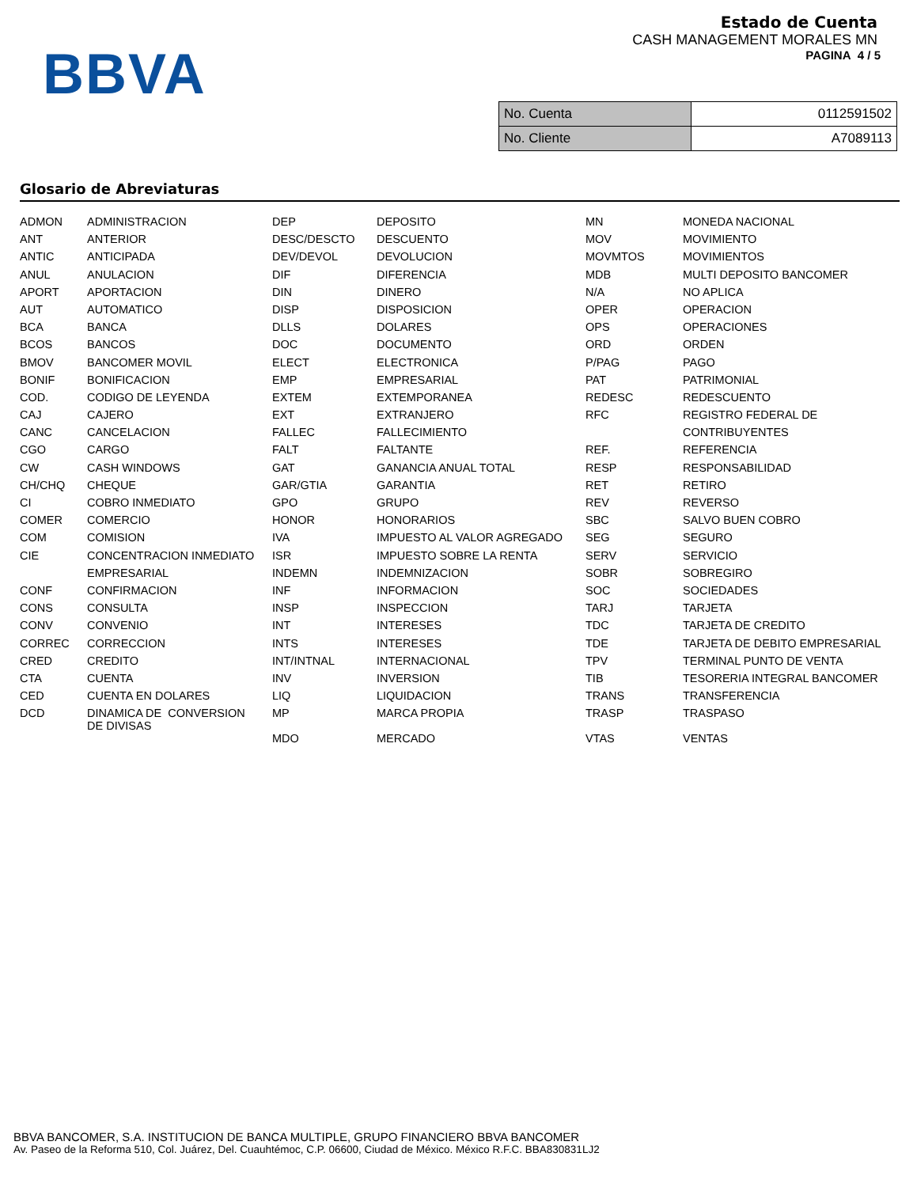BBVA
Estado de Cuenta
CASH MANAGEMENT MORALES MN
PAGINA 4 / 5
| No. Cuenta | 0112591502 |
| No. Cliente | A7089113 |
Glosario de Abreviaturas
| ADMON | ADMINISTRACION | DEP | DEPOSITO | MN | MONEDA NACIONAL |
| ANT | ANTERIOR | DESC/DESCTO | DESCUENTO | MOV | MOVIMIENTO |
| ANTIC | ANTICIPADA | DEV/DEVOL | DEVOLUCION | MOVMTOS | MOVIMIENTOS |
| ANUL | ANULACION | DIF | DIFERENCIA | MDB | MULTI DEPOSITO BANCOMER |
| APORT | APORTACION | DIN | DINERO | N/A | NO APLICA |
| AUT | AUTOMATICO | DISP | DISPOSICION | OPER | OPERACION |
| BCA | BANCA | DLLS | DOLARES | OPS | OPERACIONES |
| BCOS | BANCOS | DOC | DOCUMENTO | ORD | ORDEN |
| BMOV | BANCOMER MOVIL | ELECT | ELECTRONICA | P/PAG | PAGO |
| BONIF | BONIFICACION | EMP | EMPRESARIAL | PAT | PATRIMONIAL |
| COD. | CODIGO DE LEYENDA | EXTEM | EXTEMPORANEA | REDESC | REDESCUENTO |
| CAJ | CAJERO | EXT | EXTRANJERO | RFC | REGISTRO FEDERAL DE |
| CANC | CANCELACION | FALLEC | FALLECIMIENTO | | CONTRIBUYENTES |
| CGO | CARGO | FALT | FALTANTE | REF. | REFERENCIA |
| CW | CASH WINDOWS | GAT | GANANCIA ANUAL TOTAL | RESP | RESPONSABILIDAD |
| CH/CHQ | CHEQUE | GAR/GTIA | GARANTIA | RET | RETIRO |
| CI | COBRO INMEDIATO | GPO | GRUPO | REV | REVERSO |
| COMER | COMERCIO | HONOR | HONORARIOS | SBC | SALVO BUEN COBRO |
| COM | COMISION | IVA | IMPUESTO AL VALOR AGREGADO | SEG | SEGURO |
| CIE | CONCENTRACION INMEDIATO | ISR | IMPUESTO SOBRE LA RENTA | SERV | SERVICIO |
| | EMPRESARIAL | INDEMN | INDEMNIZACION | SOBR | SOBREGIRO |
| CONF | CONFIRMACION | INF | INFORMACION | SOC | SOCIEDADES |
| CONS | CONSULTA | INSP | INSPECCION | TARJ | TARJETA |
| CONV | CONVENIO | INT | INTERESES | TDC | TARJETA DE CREDITO |
| CORREC | CORRECCION | INTS | INTERESES | TDE | TARJETA DE DEBITO EMPRESARIAL |
| CRED | CREDITO | INT/INTNAL | INTERNACIONAL | TPV | TERMINAL PUNTO DE VENTA |
| CTA | CUENTA | INV | INVERSION | TIB | TESORERIA INTEGRAL BANCOMER |
| CED | CUENTA EN DOLARES | LIQ | LIQUIDACION | TRANS | TRANSFERENCIA |
| DCD | DINAMICA DE CONVERSION DE DIVISAS | MP | MARCA PROPIA | TRASP | TRASPASO |
| | | MDO | MERCADO | VTAS | VENTAS |
BBVA BANCOMER, S.A. INSTITUCION DE BANCA MULTIPLE, GRUPO FINANCIERO BBVA BANCOMER
Av. Paseo de la Reforma 510, Col. Juárez, Del. Cuauhtémoc, C.P. 06600, Ciudad de México. México R.F.C. BBA830831LJ2